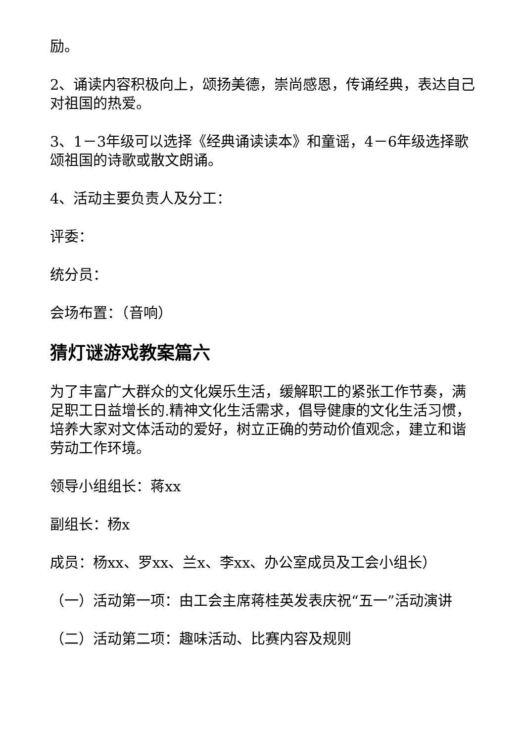励。
2、诵读内容积极向上，颂扬美德，崇尚感恩，传诵经典，表达自己对祖国的热爱。
3、1－3年级可以选择《经典诵读读本》和童谣，4－6年级选择歌颂祖国的诗歌或散文朗诵。
4、活动主要负责人及分工：
评委：
统分员：
会场布置：（音响）
猜灯谜游戏教案篇六
为了丰富广大群众的文化娱乐生活，缓解职工的紧张工作节奏，满足职工日益增长的.精神文化生活需求，倡导健康的文化生活习惯，培养大家对文体活动的爱好，树立正确的劳动价值观念，建立和谐劳动工作环境。
领导小组组长：蒋xx
副组长：杨x
成员：杨xx、罗xx、兰x、李xx、办公室成员及工会小组长）
（一）活动第一项：由工会主席蒋桂英发表庆祝“五一”活动演讲
（二）活动第二项：趣味活动、比赛内容及规则